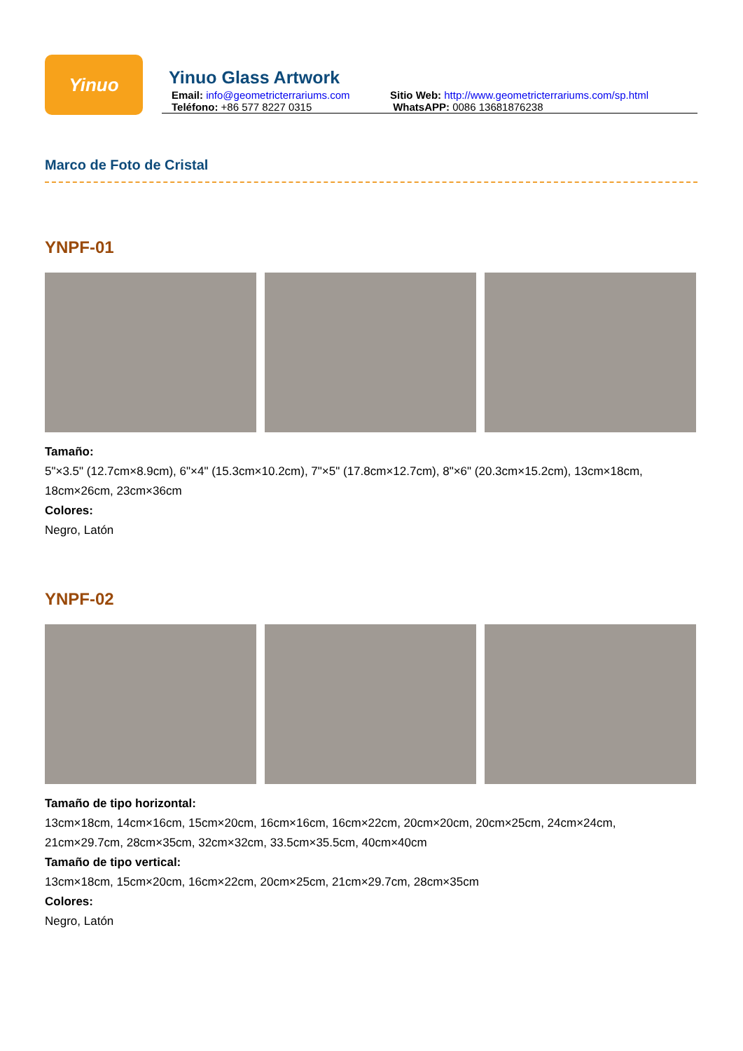Yinuo
Yinuo Glass Artwork
Email: info@geometricterrariums.com
Sitio Web: http://www.geometricterrariums.com/sp.html
Teléfono: +86 577 8227 0315 WhatsAPP: 0086 13681876238
Marco de Foto de Cristal
YNPF-01
Tamaño:
5"×3.5" (12.7cm×8.9cm), 6"×4" (15.3cm×10.2cm), 7"×5" (17.8cm×12.7cm), 8"×6" (20.3cm×15.2cm), 13cm×18cm, 18cm×26cm, 23cm×36cm
Colores:
Negro, Latón
YNPF-02
Tamaño de tipo horizontal:
13cm×18cm, 14cm×16cm, 15cm×20cm, 16cm×16cm, 16cm×22cm, 20cm×20cm, 20cm×25cm, 24cm×24cm, 21cm×29.7cm, 28cm×35cm, 32cm×32cm, 33.5cm×35.5cm, 40cm×40cm
Tamaño de tipo vertical:
13cm×18cm, 15cm×20cm, 16cm×22cm, 20cm×25cm, 21cm×29.7cm, 28cm×35cm
Colores:
Negro, Latón